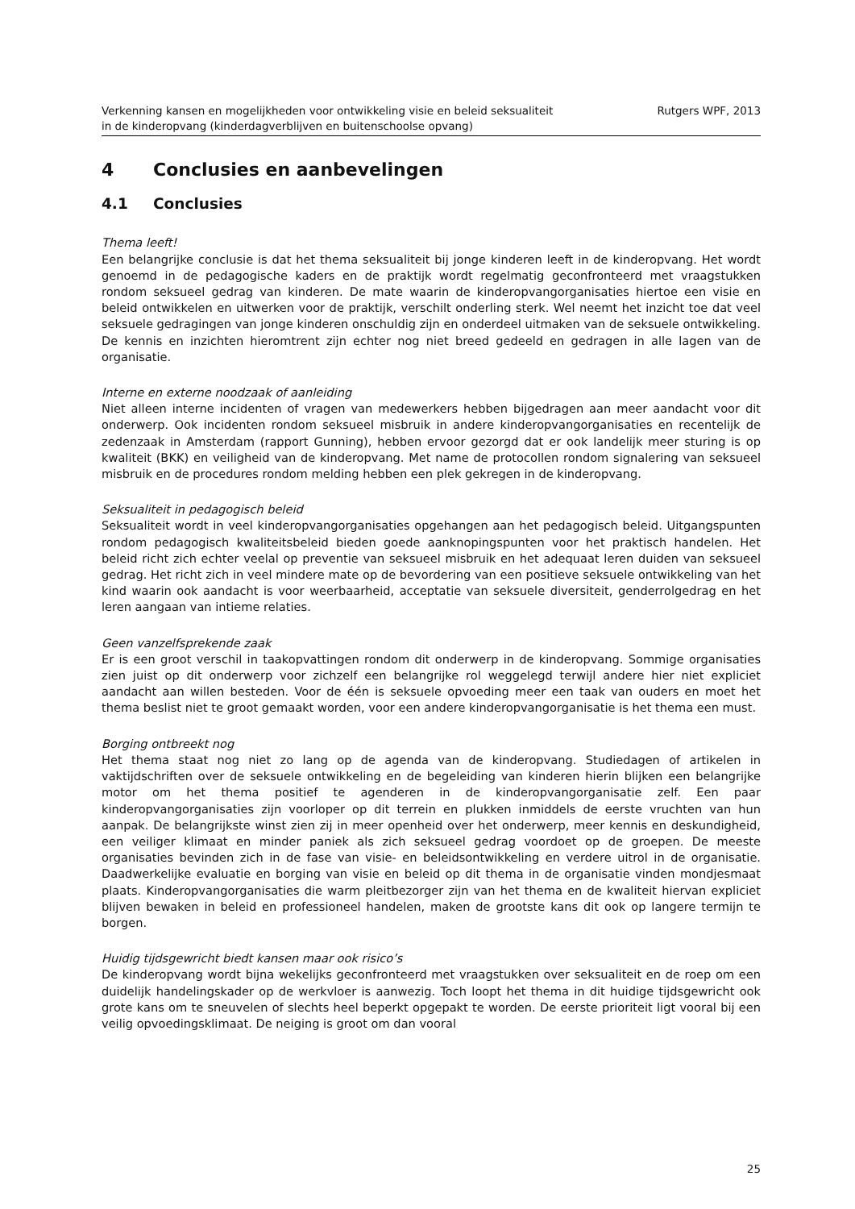Verkenning kansen en mogelijkheden voor ontwikkeling visie en beleid seksualiteit
in de kinderopvang (kinderdagverblijven en buitenschoolse opvang)
Rutgers WPF, 2013
4 Conclusies en aanbevelingen
4.1 Conclusies
Thema leeft!
Een belangrijke conclusie is dat het thema seksualiteit bij jonge kinderen leeft in de kinderopvang. Het wordt genoemd in de pedagogische kaders en de praktijk wordt regelmatig geconfronteerd met vraagstukken rondom seksueel gedrag van kinderen. De mate waarin de kinderopvangorganisaties hiertoe een visie en beleid ontwikkelen en uitwerken voor de praktijk, verschilt onderling sterk. Wel neemt het inzicht toe dat veel seksuele gedragingen van jonge kinderen onschuldig zijn en onderdeel uitmaken van de seksuele ontwikkeling. De kennis en inzichten hieromtrent zijn echter nog niet breed gedeeld en gedragen in alle lagen van de organisatie.
Interne en externe noodzaak of aanleiding
Niet alleen interne incidenten of vragen van medewerkers hebben bijgedragen aan meer aandacht voor dit onderwerp. Ook incidenten rondom seksueel misbruik in andere kinderopvangorganisaties en recentelijk de zedenzaak in Amsterdam (rapport Gunning), hebben ervoor gezorgd dat er ook landelijk meer sturing is op kwaliteit (BKK) en veiligheid van de kinderopvang. Met name de protocollen rondom signalering van seksueel misbruik en de procedures rondom melding hebben een plek gekregen in de kinderopvang.
Seksualiteit in pedagogisch beleid
Seksualiteit wordt in veel kinderopvangorganisaties opgehangen aan het pedagogisch beleid. Uitgangspunten rondom pedagogisch kwaliteitsbeleid bieden goede aanknopingspunten voor het praktisch handelen. Het beleid richt zich echter veelal op preventie van seksueel misbruik en het adequaat leren duiden van seksueel gedrag. Het richt zich in veel mindere mate op de bevordering van een positieve seksuele ontwikkeling van het kind waarin ook aandacht is voor weerbaarheid, acceptatie van seksuele diversiteit, genderrolgedrag en het leren aangaan van intieme relaties.
Geen vanzelfsprekende zaak
Er is een groot verschil in taakopvattingen rondom dit onderwerp in de kinderopvang. Sommige organisaties zien juist op dit onderwerp voor zichzelf een belangrijke rol weggelegd terwijl andere hier niet expliciet aandacht aan willen besteden. Voor de één is seksuele opvoeding meer een taak van ouders en moet het thema beslist niet te groot gemaakt worden, voor een andere kinderopvangorganisatie is het thema een must.
Borging ontbreekt nog
Het thema staat nog niet zo lang op de agenda van de kinderopvang. Studiedagen of artikelen in vaktijdschriften over de seksuele ontwikkeling en de begeleiding van kinderen hierin blijken een belangrijke motor om het thema positief te agenderen in de kinderopvangorganisatie zelf. Een paar kinderopvangorganisaties zijn voorloper op dit terrein en plukken inmiddels de eerste vruchten van hun aanpak. De belangrijkste winst zien zij in meer openheid over het onderwerp, meer kennis en deskundigheid, een veiliger klimaat en minder paniek als zich seksueel gedrag voordoet op de groepen. De meeste organisaties bevinden zich in de fase van visie- en beleidsontwikkeling en verdere uitrol in de organisatie. Daadwerkelijke evaluatie en borging van visie en beleid op dit thema in de organisatie vinden mondjesmaat plaats. Kinderopvangorganisaties die warm pleitbezorger zijn van het thema en de kwaliteit hiervan expliciet blijven bewaken in beleid en professioneel handelen, maken de grootste kans dit ook op langere termijn te borgen.
Huidig tijdsgewricht biedt kansen maar ook risico’s
De kinderopvang wordt bijna wekelijks geconfronteerd met vraagstukken over seksualiteit en de roep om een duidelijk handelingskader op de werkvloer is aanwezig. Toch loopt het thema in dit huidige tijdsgewricht ook grote kans om te sneuvelen of slechts heel beperkt opgepakt te worden. De eerste prioriteit ligt vooral bij een veilig opvoedingsklimaat. De neiging is groot om dan vooral
25